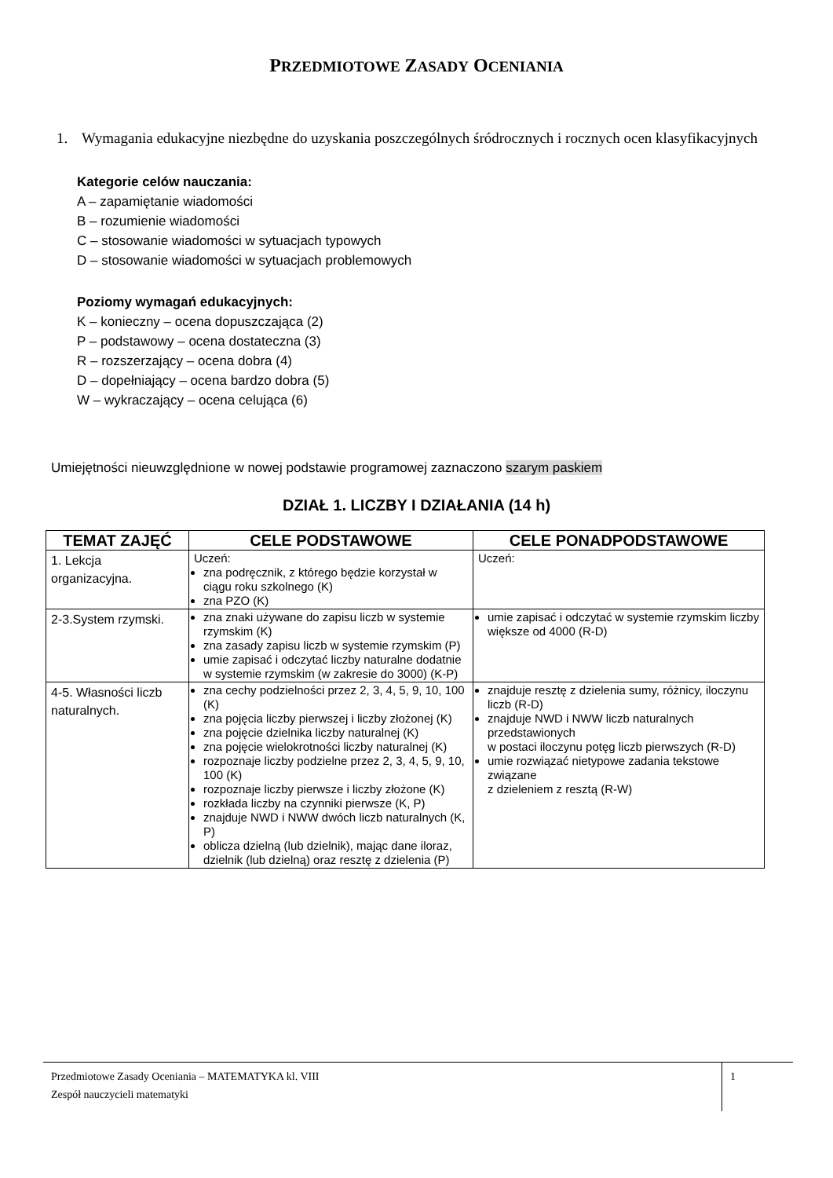PRZEDMIOTOWE ZASADY OCENIANIA
1. Wymagania edukacyjne niezbędne do uzyskania poszczególnych śródrocznych i rocznych ocen klasyfikacyjnych
Kategorie celów nauczania:
A – zapamiętanie wiadomości
B – rozumienie wiadomości
C – stosowanie wiadomości w sytuacjach typowych
D – stosowanie wiadomości w sytuacjach problemowych
Poziomy wymagań edukacyjnych:
K – konieczny – ocena dopuszczająca (2)
P – podstawowy – ocena dostateczna (3)
R – rozszerzający – ocena dobra (4)
D – dopełniający – ocena bardzo dobra (5)
W – wykraczający – ocena celująca (6)
Umiejętności nieuwzględnione w nowej podstawie programowej zaznaczono szarym paskiem
DZIAŁ 1. LICZBY I DZIAŁANIA (14 h)
| TEMAT ZAJĘĆ | CELE PODSTAWOWE | CELE PONADPODSTAWOWE |
| --- | --- | --- |
| 1. Lekcja organizacyjna. | Uczeń: zna podręcznik, z którego będzie korzystał w ciągu roku szkolnego (K) zna PZO (K) | Uczeń: |
| 2-3.System rzymski. | zna znaki używane do zapisu liczb w systemie rzymskim (K) zna zasady zapisu liczb w systemie rzymskim (P) umie zapisać i odczytać liczby naturalne dodatnie w systemie rzymskim (w zakresie do 3000) (K-P) | umie zapisać i odczytać w systemie rzymskim liczby większe od 4000 (R-D) |
| 4-5. Własności liczb naturalnych. | zna cechy podzielności przez 2, 3, 4, 5, 9, 10, 100 (K) zna pojęcia liczby pierwszej i liczby złożonej (K) zna pojęcie dzielnika liczby naturalnej (K) zna pojęcie wielokrotności liczby naturalnej (K) rozpoznaje liczby podzielne przez 2, 3, 4, 5, 9, 10, 100 (K) rozpoznaje liczby pierwsze i liczby złożone (K) rozkłada liczby na czynniki pierwsze (K, P) znajduje NWD i NWW dwóch liczb naturalnych (K, P) oblicza dzielną (lub dzielnik), mając dane iloraz, dzielnik (lub dzielną) oraz resztę z dzielenia (P) | znajduje resztę z dzielenia sumy, różnicy, iloczynu liczb (R-D) znajduje NWD i NWW liczb naturalnych przedstawionych w postaci iloczynu potęg liczb pierwszych (R-D) umie rozwiązać nietypowe zadania tekstowe związane z dzieleniem z resztą (R-W) |
Przedmiotowe Zasady Oceniania – MATEMATYKA kl. VIII
Zespół nauczycieli matematyki
1